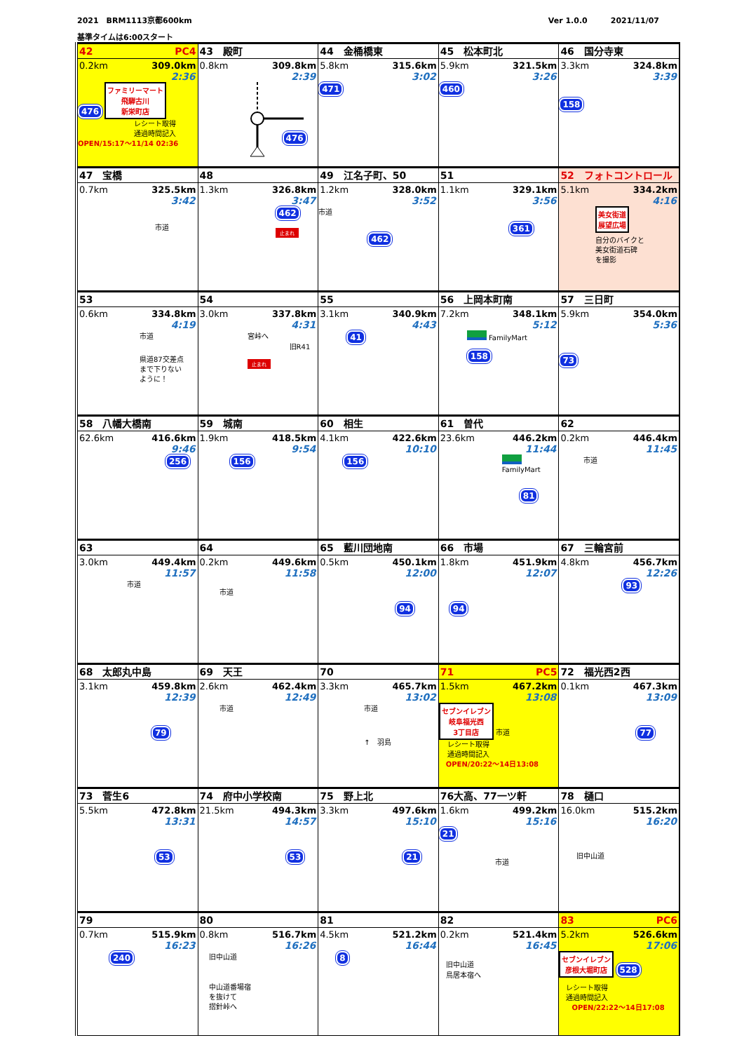2021　BRM1113京都600km Ver 1.0.0　　　2021/11/07
基準タイムは6:00スタート
| 42 PC4 0.2km 309.0km 2:36 476 ファミリーマート 飛騨古川 新栄町店 レシート取得 通過時間記入 OPEN/15:17～11/14 02:36 | 43 殿町 0.8km 309.8km 2:39 476 | 44 金桶橋東 5.8km 315.6km 3:02 471 | 45 松本町北 5.9km 321.5km 3:26 460 | 46 国分寺東 3.3km 324.8km 3:39 158 |
| 47 宝橋 0.7km 325.5km 3:42 市道 | 48 1.3km 326.8km 3:47 462 止まれ | 49 江名子町、50 1.2km 328.0km 3:52 市道 462 | 51 1.1km 329.1km 3:56 361 | 52 フォトコントロール 5.1km 334.2km 4:16 美女街道 展望広場 自分のバイクと 美女街道石碑 を撮影 |
| 53 0.6km 334.8km 4:19 市道 県道87交差点 まで下りない ように！ | 54 3.0km 337.8km 4:31 宮峠へ 旧R41 止まれ | 55 3.1km 340.9km 4:43 41 | 56 上岡本町南 7.2km 348.1km 5:12 FamilyMart 158 | 57 三日町 5.9km 354.0km 5:36 73 |
| 58 八幡大橋南 62.6km 416.6km 9:46 256 | 59 城南 1.9km 418.5km 9:54 156 | 60 相生 4.1km 422.6km 10:10 156 | 61 曽代 23.6km 446.2km 11:44 FamilyMart 81 | 62 0.2km 446.4km 11:45 市道 |
| 63 3.0km 449.4km 11:57 市道 | 64 0.2km 449.6km 11:58 市道 | 65 藍川団地南 0.5km 450.1km 12:00 94 | 66 市場 1.8km 451.9km 12:07 94 | 67 三輪宮前 4.8km 456.7km 12:26 93 |
| 68 太郎丸中島 3.1km 459.8km 12:39 79 | 69 天王 2.6km 462.4km 12:49 市道 | 70 3.3km 465.7km 13:02 市道 ↑ 羽島 | 71 PC5 1.5km 467.2km 13:08 セブンイレブン 岐阜福光西 3丁目店 市道 レシート取得 通過時間記入 OPEN/20:22～14日13:08 | 72 福光西2西 0.1km 467.3km 13:09 77 |
| 73 菅生6 5.5km 472.8km 13:31 53 | 74 府中小学校南 21.5km 494.3km 14:57 53 | 75 野上北 3.3km 497.6km 15:10 21 | 76大高、77一ツ軒 1.6km 499.2km 15:16 21 市道 | 78 樋口 16.0km 515.2km 16:20 旧中山道 |
| 79 0.7km 515.9km 16:23 240 | 80 0.8km 516.7km 16:26 旧中山道 中山道番場宿 を抜けて 摺針峠へ | 81 4.5km 521.2km 16:44 8 | 82 0.2km 521.4km 16:45 旧中山道 鳥居本宿へ | 83 PC6 5.2km 526.6km 17:06 セブンイレブン 彦根大堀町店 528 レシート取得 通過時間記入 OPEN/22:22～14日17:08 |